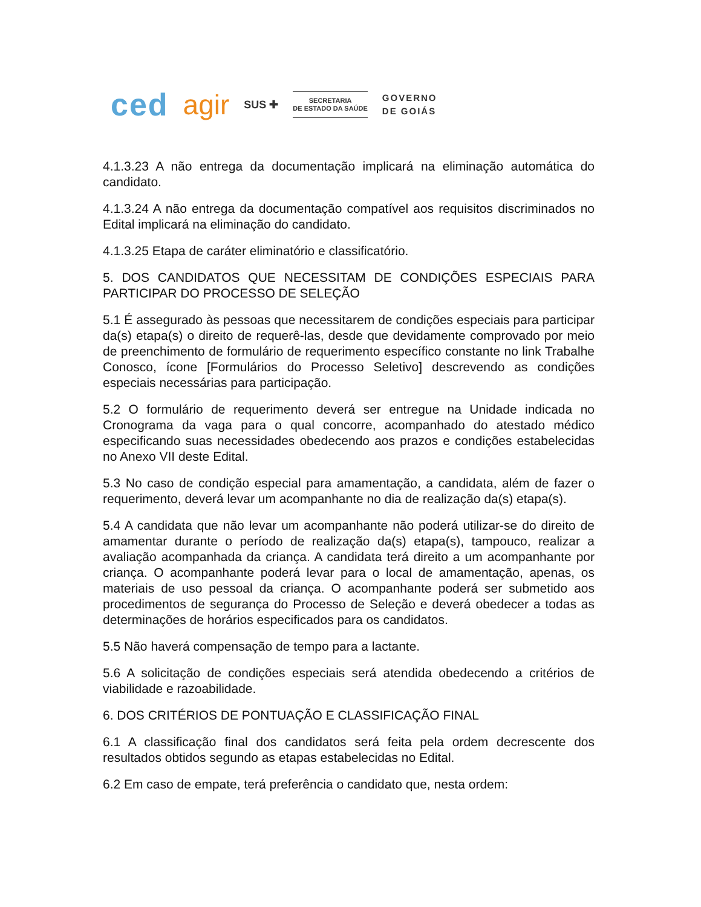ced agir SUS ✚
SECRETARIA
DE ESTADO DA SAÚDE
GOVERNO
DE GOIÁS
4.1.3.23 A não entrega da documentação implicará na eliminação automática do candidato.
4.1.3.24 A não entrega da documentação compatível aos requisitos discriminados no Edital implicará na eliminação do candidato.
4.1.3.25 Etapa de caráter eliminatório e classificatório.
5. DOS CANDIDATOS QUE NECESSITAM DE CONDIÇÕES ESPECIAIS PARA PARTICIPAR DO PROCESSO DE SELEÇÃO
5.1 É assegurado às pessoas que necessitarem de condições especiais para participar da(s) etapa(s) o direito de requerê-las, desde que devidamente comprovado por meio de preenchimento de formulário de requerimento específico constante no link Trabalhe Conosco, ícone [Formulários do Processo Seletivo] descrevendo as condições especiais necessárias para participação.
5.2 O formulário de requerimento deverá ser entregue na Unidade indicada no Cronograma da vaga para o qual concorre, acompanhado do atestado médico especificando suas necessidades obedecendo aos prazos e condições estabelecidas no Anexo VII deste Edital.
5.3 No caso de condição especial para amamentação, a candidata, além de fazer o requerimento, deverá levar um acompanhante no dia de realização da(s) etapa(s).
5.4 A candidata que não levar um acompanhante não poderá utilizar-se do direito de amamentar durante o período de realização da(s) etapa(s), tampouco, realizar a avaliação acompanhada da criança. A candidata terá direito a um acompanhante por criança. O acompanhante poderá levar para o local de amamentação, apenas, os materiais de uso pessoal da criança. O acompanhante poderá ser submetido aos procedimentos de segurança do Processo de Seleção e deverá obedecer a todas as determinações de horários especificados para os candidatos.
5.5 Não haverá compensação de tempo para a lactante.
5.6 A solicitação de condições especiais será atendida obedecendo a critérios de viabilidade e razoabilidade.
6. DOS CRITÉRIOS DE PONTUAÇÃO E CLASSIFICAÇÃO FINAL
6.1 A classificação final dos candidatos será feita pela ordem decrescente dos resultados obtidos segundo as etapas estabelecidas no Edital.
6.2 Em caso de empate, terá preferência o candidato que, nesta ordem: